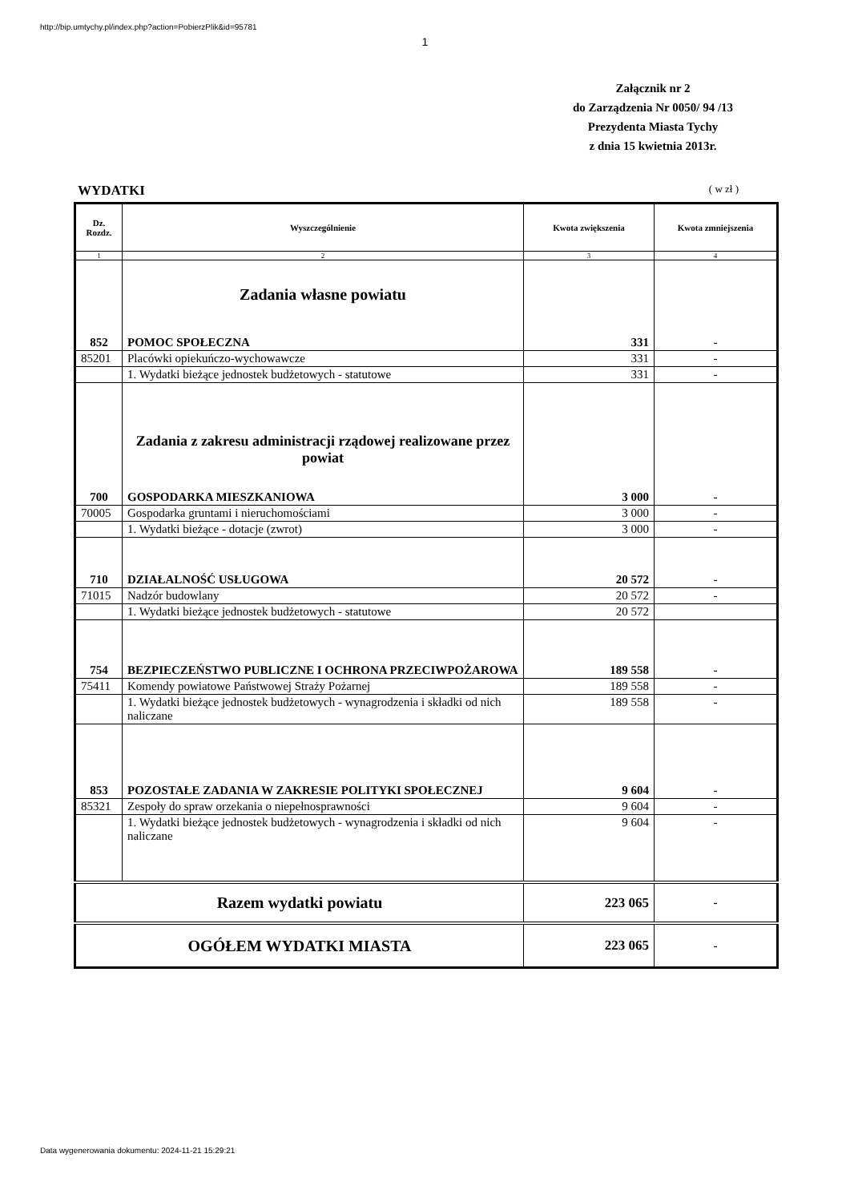http://bip.umtychy.pl/index.php?action=PobierzPlik&id=95781
1
Załącznik nr 2
do Zarządzenia Nr 0050/ 94 /13
Prezydenta Miasta Tychy
z dnia 15 kwietnia 2013r.
WYDATKI ( w zł )
| Dz. Rozdz. | Wyszczególnienie | Kwota zwiększenia | Kwota zmniejszenia |
| --- | --- | --- | --- |
| 1 | 2 | 3 | 4 |
| 852 | Zadania własne powiatu POMOC SPOŁECZNA | 331 | - |
| 85201 | Placówki opiekuńczo-wychowawcze | 331 | - |
| | 1. Wydatki bieżące jednostek budżetowych - statutowe | 331 | - |
| 700 | Zadania z zakresu administracji rządowej realizowane przez powiat GOSPODARKA MIESZKANIOWA | 3 000 | - |
| 70005 | Gospodarka gruntami i nieruchomościami | 3 000 | - |
| | 1. Wydatki bieżące - dotacje (zwrot) | 3 000 | - |
| 710 | DZIAŁALNOŚĆ USŁUGOWA | 20 572 | - |
| 71015 | Nadzór budowlany | 20 572 | - |
| | 1. Wydatki bieżące jednostek budżetowych - statutowe | 20 572 | |
| 754 | BEZPIECZEŃSTWO PUBLICZNE I OCHRONA PRZECIWPOŻAROWA | 189 558 | - |
| 75411 | Komendy powiatowe Państwowej Straży Pożarnej | 189 558 | - |
| | 1. Wydatki bieżące jednostek budżetowych - wynagrodzenia i składki od nich naliczane | 189 558 | - |
| 853 | POZOSTAŁE ZADANIA W ZAKRESIE POLITYKI SPOŁECZNEJ | 9 604 | - |
| 85321 | Zespoły do spraw orzekania o niepełnosprawności | 9 604 | - |
| | 1. Wydatki bieżące jednostek budżetowych - wynagrodzenia i składki od nich naliczane | 9 604 | - |
| Razem wydatki powiatu | | 223 065 | - |
| OGÓŁEM WYDATKI MIASTA | | 223 065 | - |
Data wygenerowania dokumentu: 2024-11-21 15:29:21